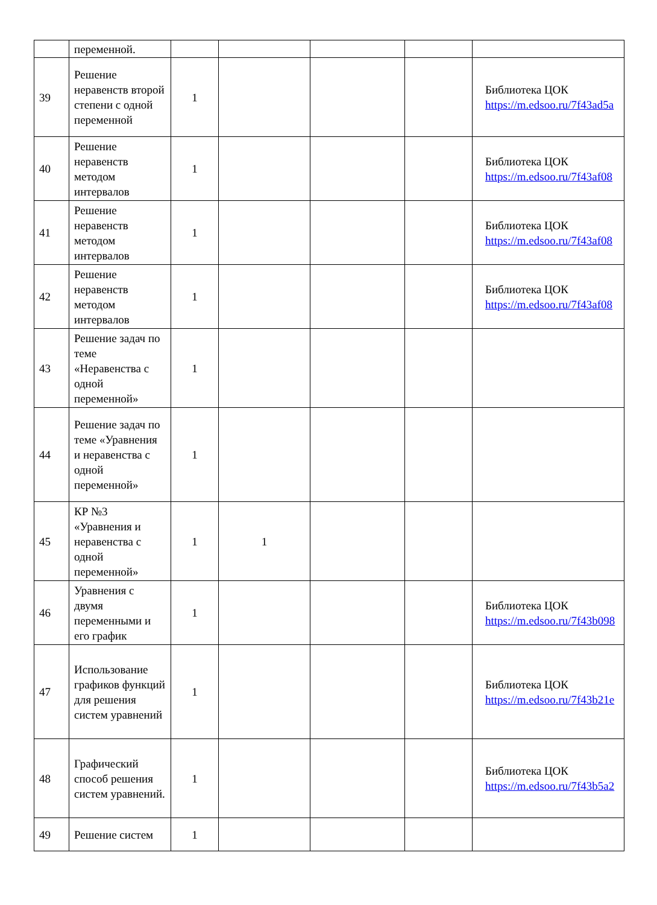| | переменной. | | | | | |
| 39 | Решение неравенств второй степени с одной переменной | 1 | | | | Библиотека ЦОК https://m.edsoo.ru/7f43ad5a |
| 40 | Решение неравенств методом интервалов | 1 | | | | Библиотека ЦОК https://m.edsoo.ru/7f43af08 |
| 41 | Решение неравенств методом интервалов | 1 | | | | Библиотека ЦОК https://m.edsoo.ru/7f43af08 |
| 42 | Решение неравенств методом интервалов | 1 | | | | Библиотека ЦОК https://m.edsoo.ru/7f43af08 |
| 43 | Решение задач по теме «Неравенства с одной переменной» | 1 | | | | |
| 44 | Решение задач по теме «Уравнения и неравенства с одной переменной» | 1 | | | | |
| 45 | КР №3 «Уравнения и неравенства с одной переменной» | 1 | 1 | | | |
| 46 | Уравнения с двумя переменными и его график | 1 | | | | Библиотека ЦОК https://m.edsoo.ru/7f43b098 |
| 47 | Использование графиков функций для решения систем уравнений | 1 | | | | Библиотека ЦОК https://m.edsoo.ru/7f43b21e |
| 48 | Графический способ решения систем уравнений. | 1 | | | | Библиотека ЦОК https://m.edsoo.ru/7f43b5a2 |
| 49 | Решение систем | 1 | | | | |